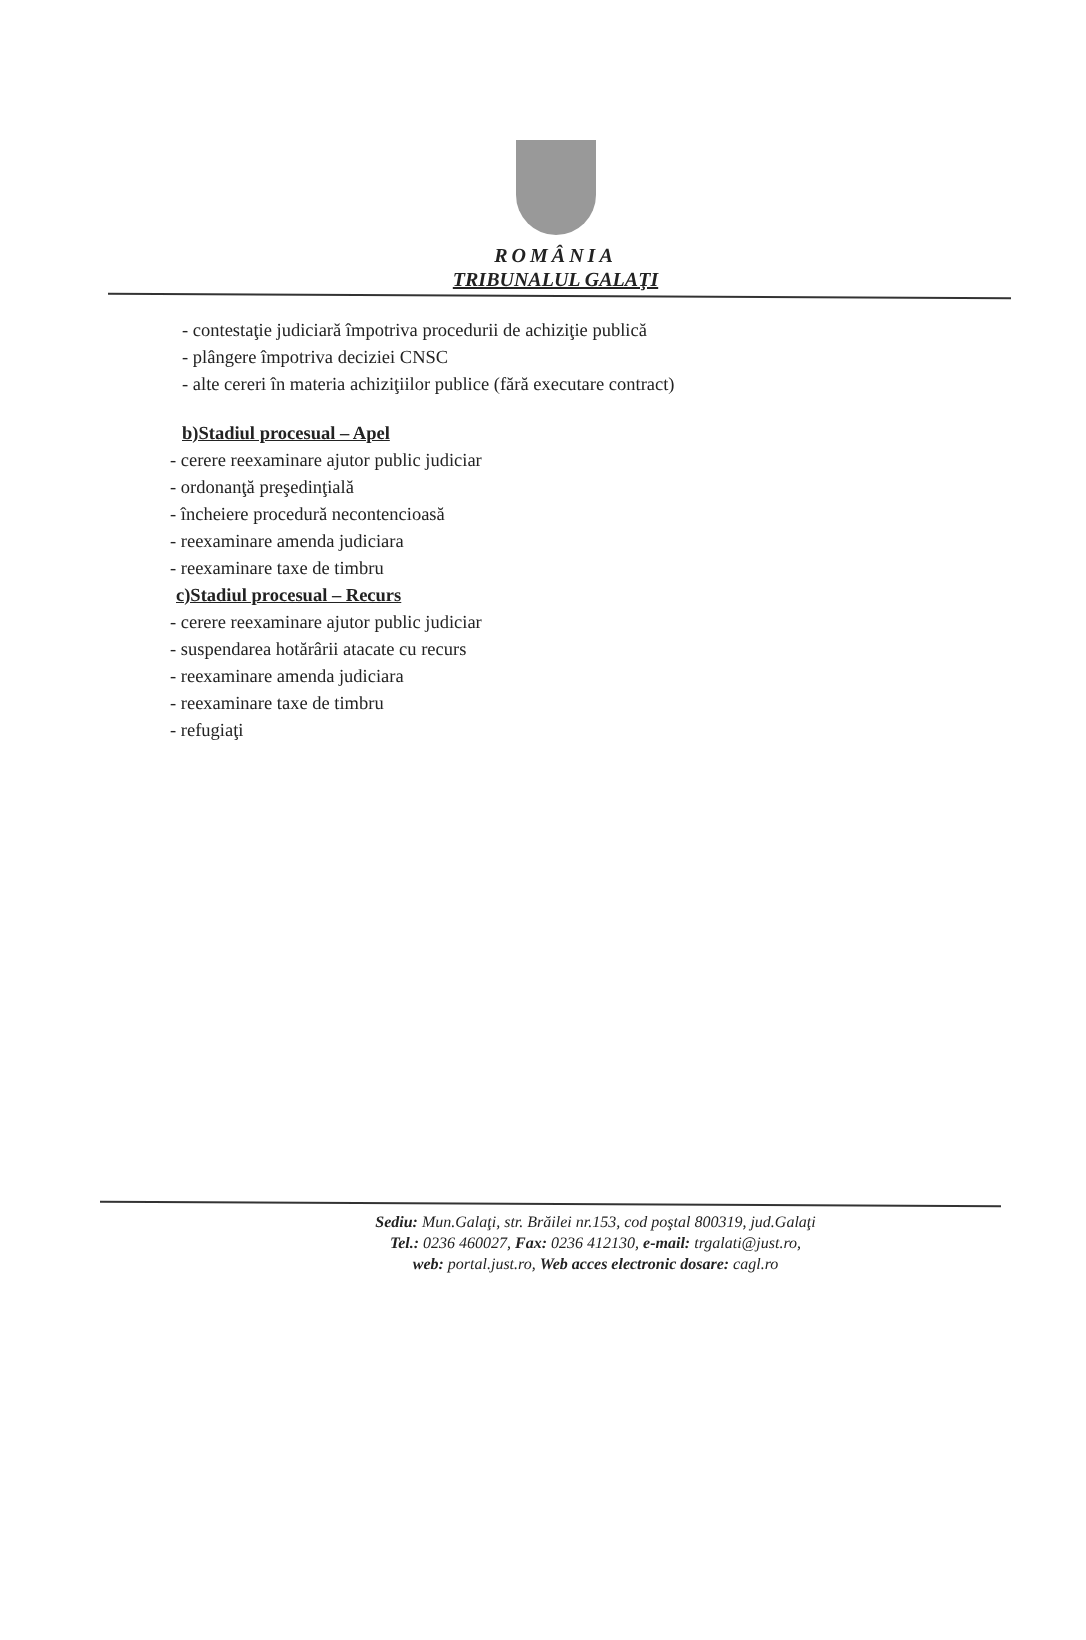ROMÂNIA
TRIBUNALUL GALAŢI
- contestaţie judiciară împotriva procedurii de achiziţie publică
- plângere împotriva deciziei CNSC
- alte cereri în materia achiziţiilor publice (fără executare contract)
b)Stadiul procesual – Apel
- cerere reexaminare ajutor public judiciar
- ordonanţă preşedinţială
- încheiere procedură necontencioasă
- reexaminare amenda judiciara
- reexaminare taxe de timbru
c)Stadiul procesual – Recurs
- cerere reexaminare ajutor public judiciar
- suspendarea hotărârii atacate cu recurs
- reexaminare amenda judiciara
- reexaminare taxe de timbru
- refugiaţi
Sediu: Mun.Galaţi, str. Brăilei nr.153, cod poştal 800319, jud.Galaţi
Tel.: 0236 460027, Fax: 0236 412130, e-mail: trgalati@just.ro,
web: portal.just.ro, Web acces electronic dosare: cagl.ro